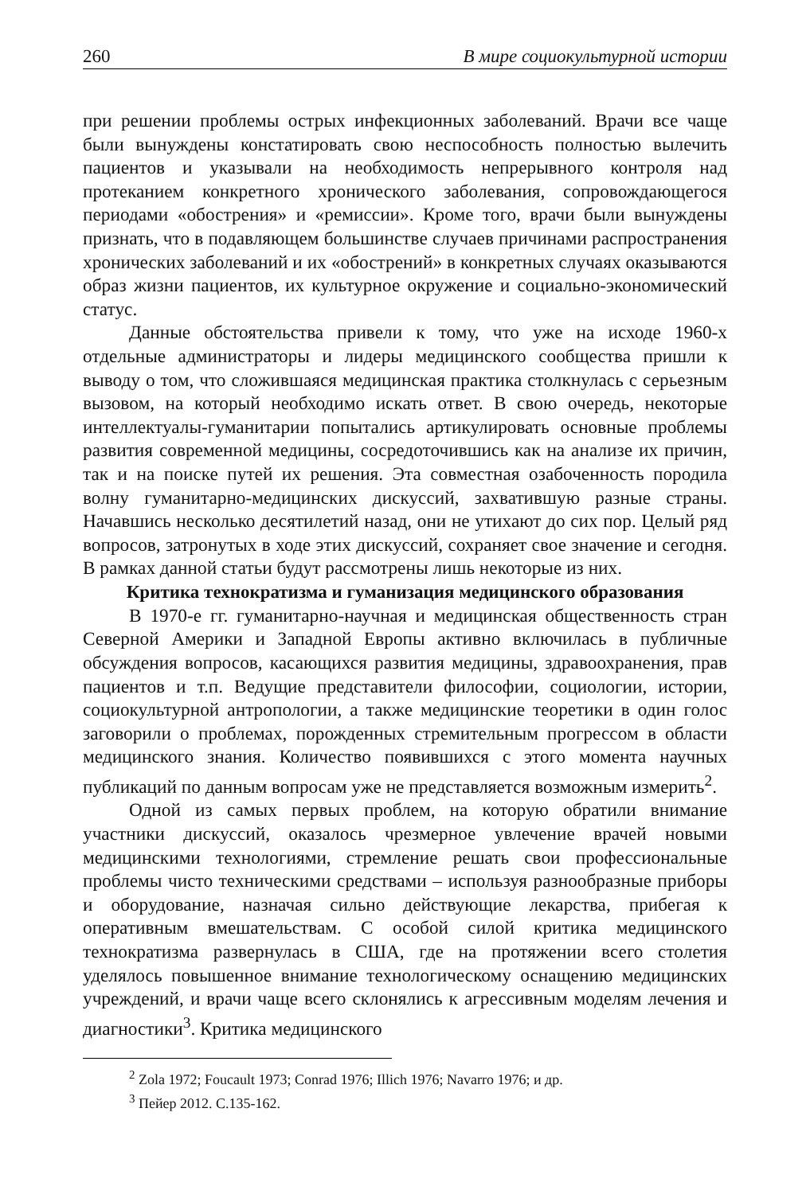260 В мире социокультурной истории
при решении проблемы острых инфекционных заболеваний. Врачи все чаще были вынуждены констатировать свою неспособность полностью вылечить пациентов и указывали на необходимость непрерывного контроля над протеканием конкретного хронического заболевания, сопровождающегося периодами «обострения» и «ремиссии». Кроме того, врачи были вынуждены признать, что в подавляющем большинстве случаев причинами распространения хронических заболеваний и их «обострений» в конкретных случаях оказываются образ жизни пациентов, их культурное окружение и социально-экономический статус.
Данные обстоятельства привели к тому, что уже на исходе 1960-х отдельные администраторы и лидеры медицинского сообщества пришли к выводу о том, что сложившаяся медицинская практика столкнулась с серьезным вызовом, на который необходимо искать ответ. В свою очередь, некоторые интеллектуалы-гуманитарии попытались артикулировать основные проблемы развития современной медицины, сосредоточившись как на анализе их причин, так и на поиске путей их решения. Эта совместная озабоченность породила волну гуманитарно-медицинских дискуссий, захватившую разные страны. Начавшись несколько десятилетий назад, они не утихают до сих пор. Целый ряд вопросов, затронутых в ходе этих дискуссий, сохраняет свое значение и сегодня. В рамках данной статьи будут рассмотрены лишь некоторые из них.
Критика технократизма и гуманизация медицинского образования
В 1970-е гг. гуманитарно-научная и медицинская общественность стран Северной Америки и Западной Европы активно включилась в публичные обсуждения вопросов, касающихся развития медицины, здравоохранения, прав пациентов и т.п. Ведущие представители философии, социологии, истории, социокультурной антропологии, а также медицинские теоретики в один голос заговорили о проблемах, порожденных стремительным прогрессом в области медицинского знания. Количество появившихся с этого момента научных публикаций по данным вопросам уже не представляется возможным измерить<sup>2</sup>.
Одной из самых первых проблем, на которую обратили внимание участники дискуссий, оказалось чрезмерное увлечение врачей новыми медицинскими технологиями, стремление решать свои профессиональные проблемы чисто техническими средствами – используя разнообразные приборы и оборудование, назначая сильно действующие лекарства, прибегая к оперативным вмешательствам. С особой силой критика медицинского технократизма развернулась в США, где на протяжении всего столетия уделялось повышенное внимание технологическому оснащению медицинских учреждений, и врачи чаще всего склонялись к агрессивным моделям лечения и диагностики<sup>3</sup>. Критика медицинского
<sup>2</sup> Zola 1972; Foucault 1973; Conrad 1976; Illich 1976; Navarro 1976; и др.
<sup>3</sup> Пейер 2012. С.135-162.